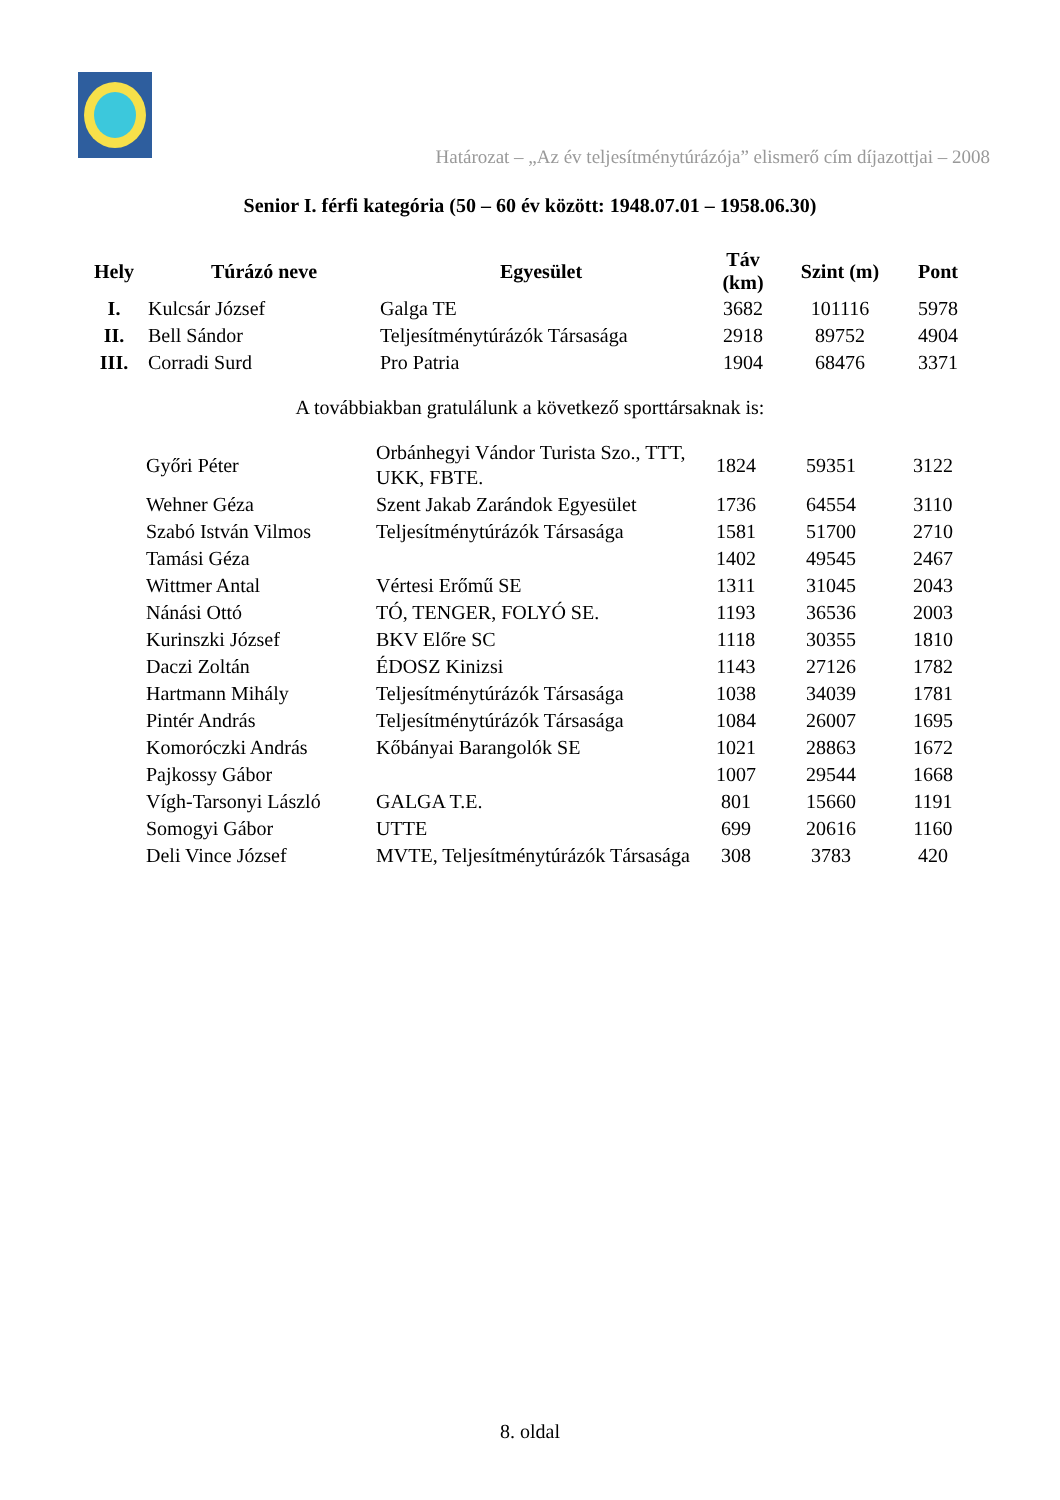Határozat – „Az év teljesítménytúrázója” elismerő cím díjazottjai – 2008
Senior I. férfi kategória (50 – 60 év között: 1948.07.01 – 1958.06.30)
| Hely | Túrázó neve | Egyesület | Táv (km) | Szint (m) | Pont |
| --- | --- | --- | --- | --- | --- |
| I. | Kulcsár József | Galga TE | 3682 | 101116 | 5978 |
| II. | Bell Sándor | Teljesítménytúrázók Társasága | 2918 | 89752 | 4904 |
| III. | Corradi Surd | Pro Patria | 1904 | 68476 | 3371 |
A továbbiakban gratulálunk a következő sporttársaknak is:
| | Győri Péter | Orbánhegyi Vándor Turista Szo., TTT, UKK, FBTE. | 1824 | 59351 | 3122 |
| | Wehner Géza | Szent Jakab Zarándok Egyesület | 1736 | 64554 | 3110 |
| | Szabó István Vilmos | Teljesítménytúrázók Társasága | 1581 | 51700 | 2710 |
| | Tamási Géza | | 1402 | 49545 | 2467 |
| | Wittmer Antal | Vértesi Erőmű SE | 1311 | 31045 | 2043 |
| | Nánási Ottó | TÓ, TENGER, FOLYÓ SE. | 1193 | 36536 | 2003 |
| | Kurinszki József | BKV Előre SC | 1118 | 30355 | 1810 |
| | Daczi Zoltán | ÉDOSZ Kinizsi | 1143 | 27126 | 1782 |
| | Hartmann Mihály | Teljesítménytúrázók Társasága | 1038 | 34039 | 1781 |
| | Pintér András | Teljesítménytúrázók Társasága | 1084 | 26007 | 1695 |
| | Komoróczki András | Kőbányai Barangolók SE | 1021 | 28863 | 1672 |
| | Pajkossy Gábor | | 1007 | 29544 | 1668 |
| | Vígh-Tarsonyi László | GALGA T.E. | 801 | 15660 | 1191 |
| | Somogyi Gábor | UTTE | 699 | 20616 | 1160 |
| | Deli Vince József | MVTE, Teljesítménytúrázók Társasága | 308 | 3783 | 420 |
8. oldal